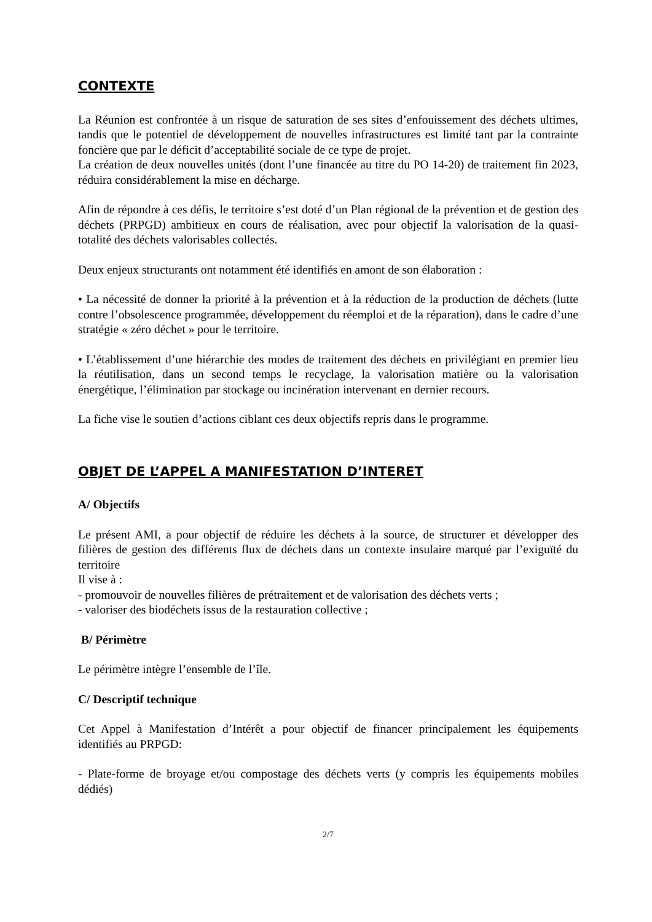CONTEXTE
La Réunion est confrontée à un risque de saturation de ses sites d’enfouissement des déchets ultimes, tandis que le potentiel de développement de nouvelles infrastructures est limité tant par la contrainte foncière que par le déficit d’acceptabilité sociale de ce type de projet.
La création de deux nouvelles unités (dont l’une financée au titre du PO 14-20) de traitement fin 2023, réduira considérablement la mise en décharge.
Afin de répondre à ces défis, le territoire s’est doté d’un Plan régional de la prévention et de gestion des déchets (PRPGD) ambitieux en cours de réalisation, avec pour objectif la valorisation de la quasi-totalité des déchets valorisables collectés.
Deux enjeux structurants ont notamment été identifiés en amont de son élaboration :
• La nécessité de donner la priorité à la prévention et à la réduction de la production de déchets (lutte contre l’obsolescence programmée, développement du réemploi et de la réparation), dans le cadre d’une stratégie « zéro déchet » pour le territoire.
• L’établissement d’une hiérarchie des modes de traitement des déchets en privilégiant en premier lieu la réutilisation, dans un second temps le recyclage, la valorisation matière ou la valorisation énergétique, l’élimination par stockage ou incinération intervenant en dernier recours.
La fiche vise le soutien d’actions ciblant ces deux objectifs repris dans le programme.
OBJET DE L’APPEL A MANIFESTATION D’INTERET
A/ Objectifs
Le présent AMI, a pour objectif de réduire les déchets à la source, de structurer et développer des filières de gestion des différents flux de déchets dans un contexte insulaire marqué par l’exiguïté du territoire
Il vise à :
- promouvoir de nouvelles filières de prétraitement et de valorisation des déchets verts ;
- valoriser des biodéchets issus de la restauration collective ;
B/ Périmètre
Le périmètre intègre l’ensemble de l’île.
C/ Descriptif technique
Cet Appel à Manifestation d’Intérêt a pour objectif de financer principalement les équipements identifiés au PRPGD:
- Plate-forme de broyage et/ou compostage des déchets verts (y compris les équipements mobiles dédiés)
2/7